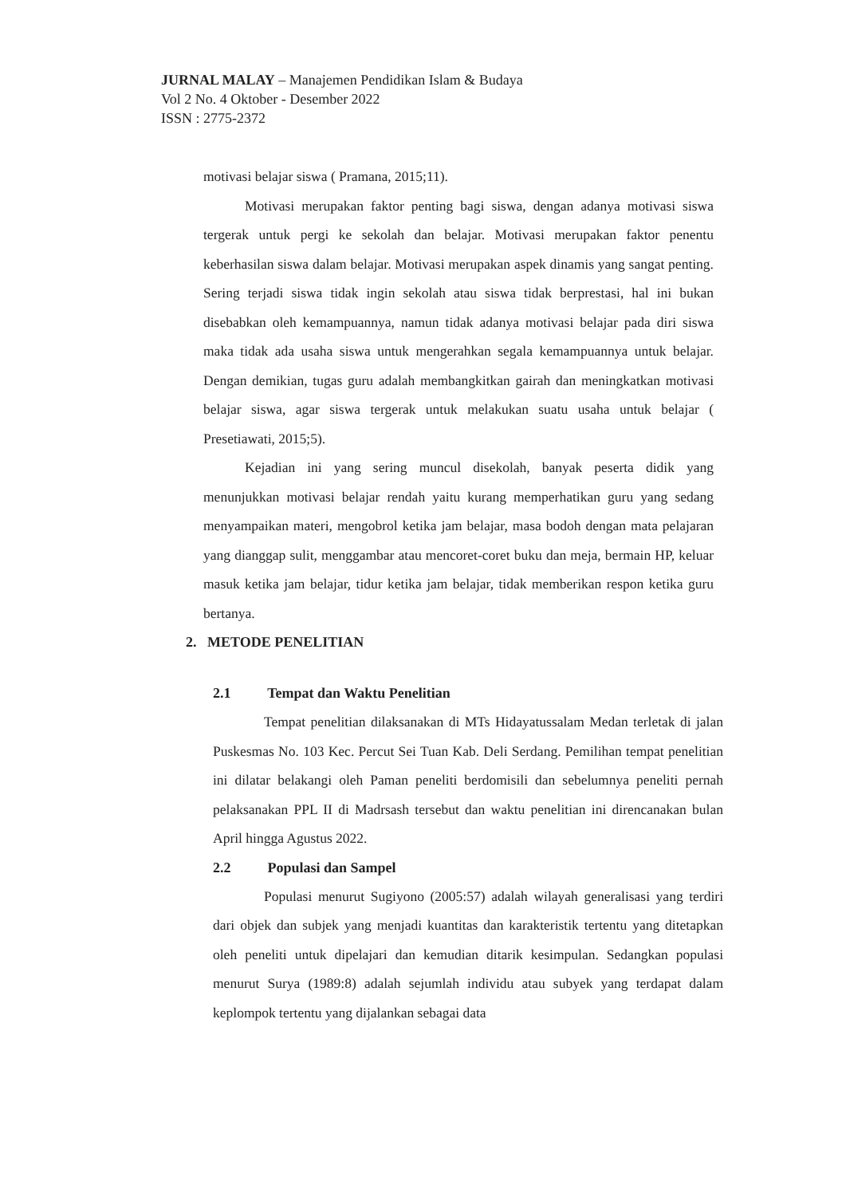JURNAL MALAY – Manajemen Pendidikan Islam & Budaya
Vol 2 No. 4 Oktober - Desember 2022
ISSN : 2775-2372
motivasi belajar siswa ( Pramana, 2015;11).
Motivasi merupakan faktor penting bagi siswa, dengan adanya motivasi siswa tergerak untuk pergi ke sekolah dan belajar. Motivasi merupakan faktor penentu keberhasilan siswa dalam belajar. Motivasi merupakan aspek dinamis yang sangat penting. Sering terjadi siswa tidak ingin sekolah atau siswa tidak berprestasi, hal ini bukan disebabkan oleh kemampuannya, namun tidak adanya motivasi belajar pada diri siswa maka tidak ada usaha siswa untuk mengerahkan segala kemampuannya untuk belajar. Dengan demikian, tugas guru adalah membangkitkan gairah dan meningkatkan motivasi belajar siswa, agar siswa tergerak untuk melakukan suatu usaha untuk belajar ( Presetiawati, 2015;5).
Kejadian ini yang sering muncul disekolah, banyak peserta didik yang menunjukkan motivasi belajar rendah yaitu kurang memperhatikan guru yang sedang menyampaikan materi, mengobrol ketika jam belajar, masa bodoh dengan mata pelajaran yang dianggap sulit, menggambar atau mencoret-coret buku dan meja, bermain HP, keluar masuk ketika jam belajar, tidur ketika jam belajar, tidak memberikan respon ketika guru bertanya.
2. METODE PENELITIAN
2.1 Tempat dan Waktu Penelitian
Tempat penelitian dilaksanakan di MTs Hidayatussalam Medan terletak di jalan Puskesmas No. 103 Kec. Percut Sei Tuan Kab. Deli Serdang. Pemilihan tempat penelitian ini dilatar belakangi oleh Paman peneliti berdomisili dan sebelumnya peneliti pernah pelaksanakan PPL II di Madrsash tersebut dan waktu penelitian ini direncanakan bulan April hingga Agustus 2022.
2.2 Populasi dan Sampel
Populasi menurut Sugiyono (2005:57) adalah wilayah generalisasi yang terdiri dari objek dan subjek yang menjadi kuantitas dan karakteristik tertentu yang ditetapkan oleh peneliti untuk dipelajari dan kemudian ditarik kesimpulan. Sedangkan populasi menurut Surya (1989:8) adalah sejumlah individu atau subyek yang terdapat dalam keplompok tertentu yang dijalankan sebagai data